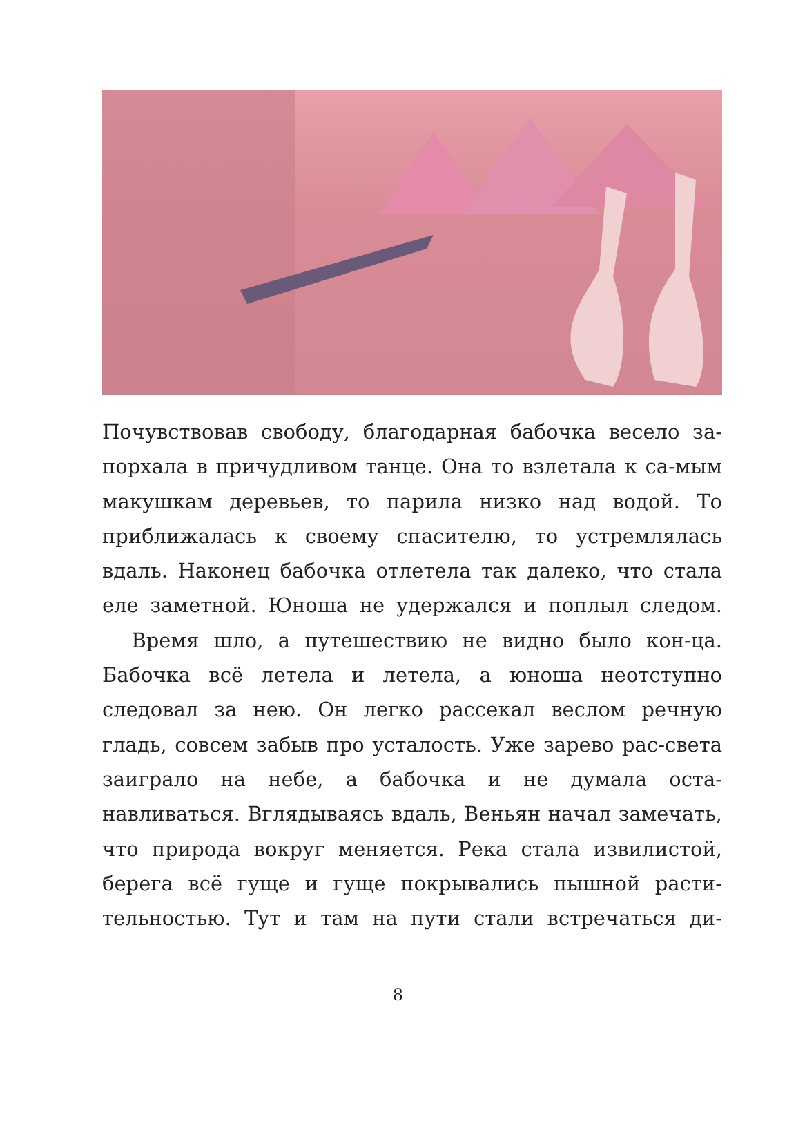Почувствовав свободу, благодарная бабочка весело за-порхала в причудливом танце. Она то взлетала к са-мым макушкам деревьев, то парила низко над водой. То приближалась к своему спасителю, то устремлялась вдаль. Наконец бабочка отлетела так далеко, что стала еле заметной. Юноша не удержался и поплыл следом.
Время шло, а путешествию не видно было кон-ца. Бабочка всё летела и летела, а юноша неотступно следовал за нею. Он легко рассекал веслом речную гладь, совсем забыв про усталость. Уже зарево рас-света заиграло на небе, а бабочка и не думала оста-навливаться. Вглядываясь вдаль, Веньян начал замечать, что природа вокруг меняется. Река стала извилистой, берега всё гуще и гуще покрывались пышной расти-тельностью. Тут и там на пути стали встречаться ди-
8